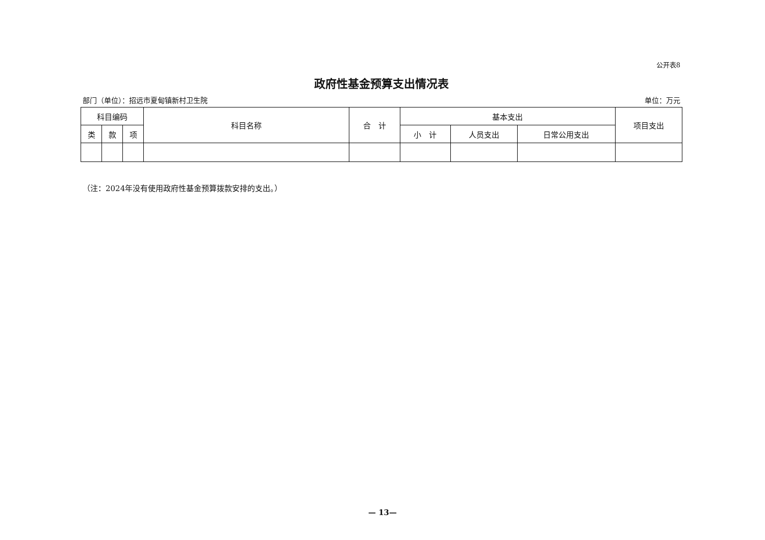公开表8
政府性基金预算支出情况表
部门（单位）：招远市夏甸镇新村卫生院 单位：万元
| 科目编码 | | | 科目名称 | 合 计 | 基本支出 | | | 项目支出 |
| --- | --- | --- | --- | --- | --- | --- | --- | --- |
| 类 | 款 | 项 | | | 小 计 | 人员支出 | 日常公用支出 | |
（注：2024年没有使用政府性基金预算拨款安排的支出。）
— 13—